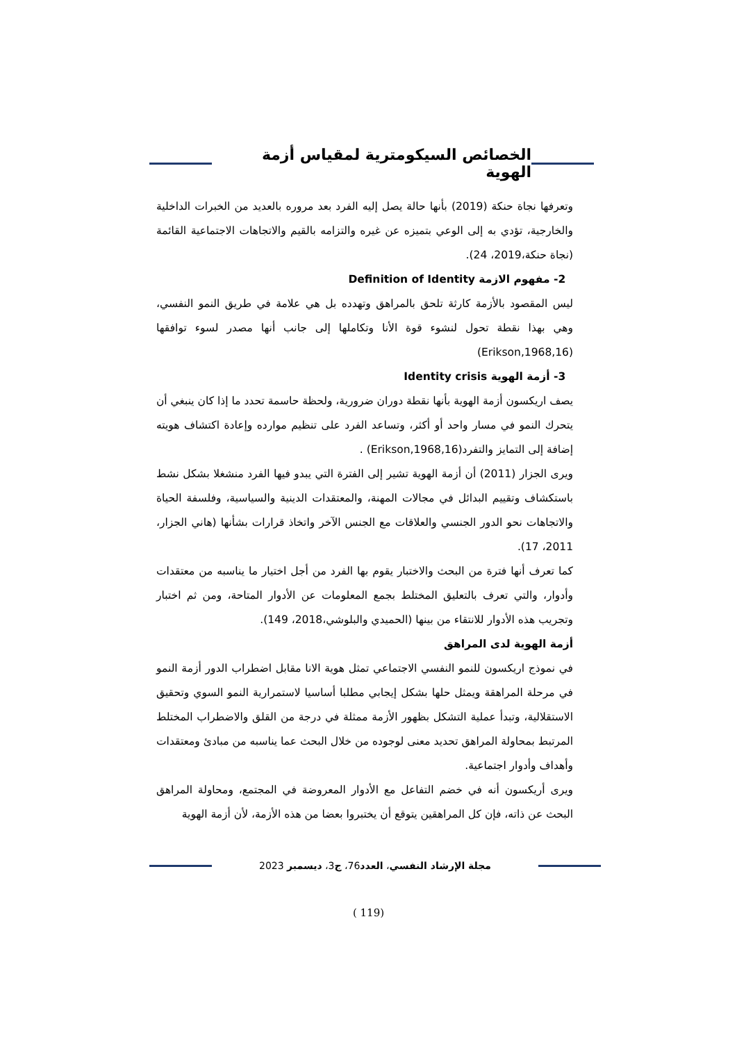الخصائص السيكومترية لمقياس أزمة الهوية
وتعرفها نجاة حنكة (2019) بأنها حالة يصل إليه الفرد بعد مروره بالعديد من الخبرات الداخلية والخارجية، تؤدي به إلى الوعي بتميزه عن غيره والتزامه بالقيم والاتجاهات الاجتماعية القائمة (نجاة حنكة،2019، 24).
2- مفهوم الازمة Definition of Identity
ليس المقصود بالأزمة كارثة تلحق بالمراهق وتهدده بل هي علامة في طريق النمو النفسي، وهي بهذا نقطة تحول لنشوء قوة الأنا وتكاملها إلى جانب أنها مصدر لسوء توافقها (Erikson,1968,16)
3- أزمة الهوية Identity crisis
يصف اريكسون أزمة الهوية بأنها نقطة دوران ضرورية، ولحظة حاسمة تحدد ما إذا كان ينبغي أن يتحرك النمو في مسار واحد أو أكثر، وتساعد الفرد على تنظيم موارده وإعادة اكتشاف هويته إضافة إلى التمايز والتفرد(Erikson,1968,16) .
ويرى الجزار (2011) أن أزمة الهوية تشير إلى الفترة التي يبدو فيها الفرد منشغلا بشكل نشط باستكشاف وتقييم البدائل في مجالات المهنة، والمعتقدات الدينية والسياسية، وفلسفة الحياة والاتجاهات نحو الدور الجنسي والعلاقات مع الجنس الآخر واتخاذ قرارات بشأنها (هاني الجزار، 2011، 17).
كما تعرف أنها فترة من البحث والاختبار يقوم بها الفرد من أجل اختيار ما يناسبه من معتقدات وأدوار، والتي تعرف بالتعليق المختلط بجمع المعلومات عن الأدوار المتاحة، ومن ثم اختبار وتجريب هذه الأدوار للانتقاء من بينها (الحميدي والبلوشي،2018، 149).
أزمة الهوية لدى المراهق
في نموذج اريكسون للنمو النفسي الاجتماعي تمثل هوية الانا مقابل اضطراب الدور أزمة النمو في مرحلة المراهقة ويمثل حلها بشكل إيجابي مطلبا أساسيا لاستمرارية النمو السوي وتحقيق الاستقلالية، وتبدأ عملية التشكل بظهور الأزمة ممثلة في درجة من القلق والاضطراب المختلط المرتبط بمحاولة المراهق تحديد معنى لوجوده من خلال البحث عما يناسبه من مبادئ ومعتقدات وأهداف وأدوار اجتماعية.
ويرى أريكسون أنه في خضم التفاعل مع الأدوار المعروضة في المجتمع، ومحاولة المراهق البحث عن ذاته، فإن كل المراهقين يتوقع أن يختبروا بعضا من هذه الأزمة، لأن أزمة الهوية
مجلة الإرشاد النفسي، العدد76، ج3، ديسمبر 2023
(119 )